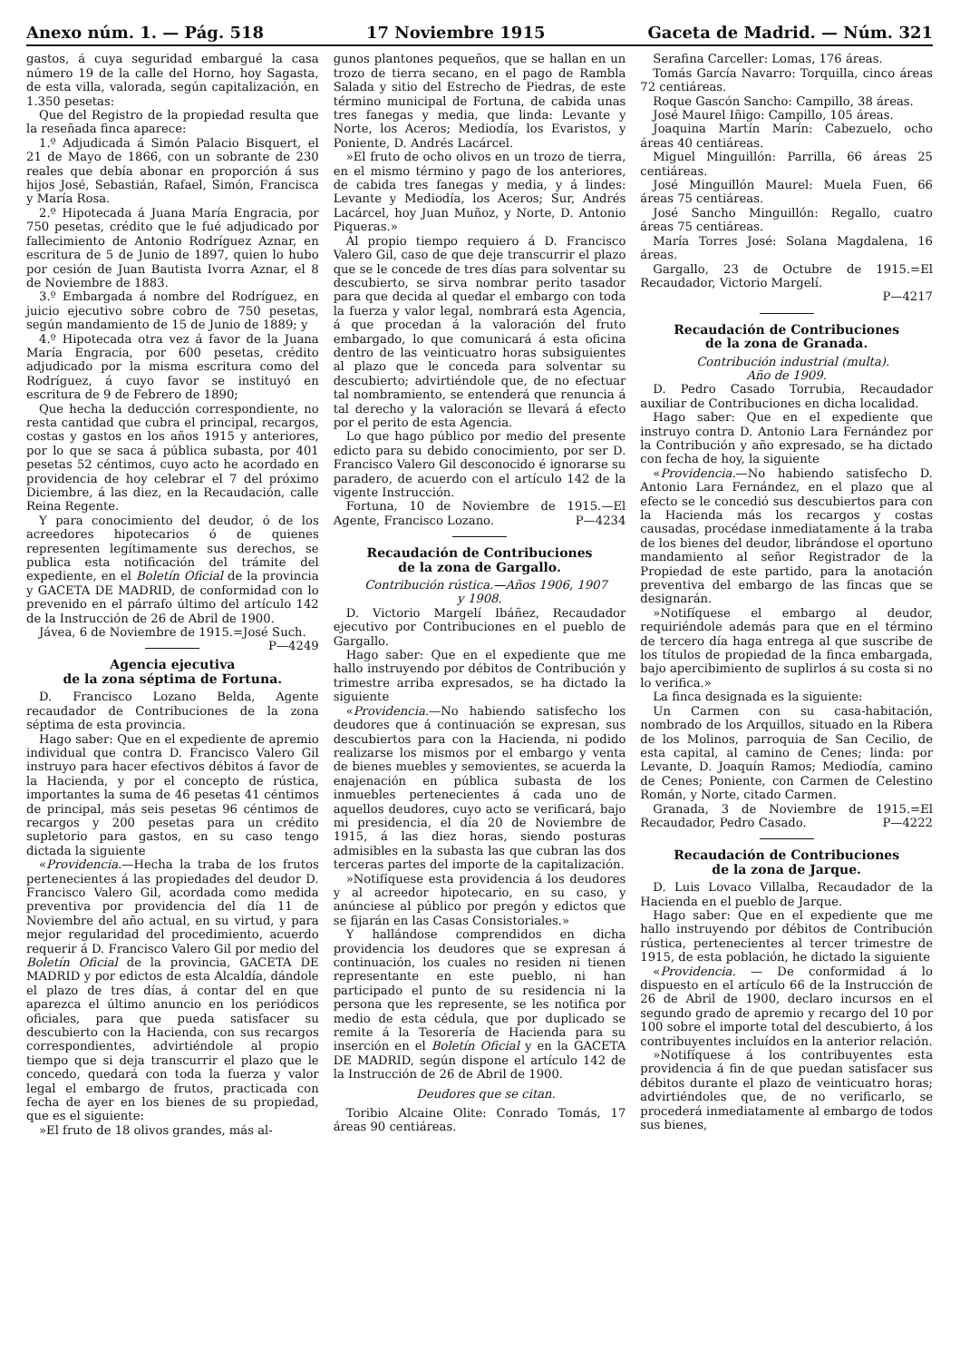Anexo núm. 1. — Pág. 518 17 Noviembre 1915 Gaceta de Madrid. — Núm. 321
gastos, á cuya seguridad embargué la casa número 19 de la calle del Horno, hoy Sagasta, de esta villa, valorada, según capitalización, en 1.350 pesetas:
Que del Registro de la propiedad resulta que la reseñada finca aparece:
1.º Adjudicada á Simón Palacio Bisquert, el 21 de Mayo de 1866, con un sobrante de 230 reales que debía abonar en proporción á sus hijos José, Sebastián, Rafael, Simón, Francisca y María Rosa.
2.º Hipotecada á Juana María Engracia, por 750 pesetas, crédito que le fué adjudicado por fallecimiento de Antonio Rodríguez Aznar, en escritura de 5 de Junio de 1897, quien lo hubo por cesión de Juan Bautista Ivorra Aznar, el 8 de Noviembre de 1883.
3.º Embargada á nombre del Rodríguez, en juicio ejecutivo sobre cobro de 750 pesetas, según mandamiento de 15 de Junio de 1889; y
4.º Hipotecada otra vez á favor de la Juana María Engracia, por 600 pesetas, crédito adjudicado por la misma escritura como del Rodríguez, á cuyo favor se instituyó en escritura de 9 de Febrero de 1890;
Que hecha la deducción correspondiente, no resta cantidad que cubra el principal, recargos, costas y gastos en los años 1915 y anteriores, por lo que se saca á pública subasta, por 401 pesetas 52 céntimos, cuyo acto he acordado en providencia de hoy celebrar el 7 del próximo Diciembre, á las diez, en la Recaudación, calle Reina Regente.
Y para conocimiento del deudor, ó de los acreedores hipotecarios ó de quienes representen legítimamente sus derechos, se publica esta notificación del trámite del expediente, en el Boletín Oficial de la provincia y GACETA DE MADRID, de conformidad con lo prevenido en el párrafo último del artículo 142 de la Instrucción de 26 de Abril de 1900.
Jávea, 6 de Noviembre de 1915.=José Such. P—4249
Agencia ejecutiva
de la zona séptima de Fortuna.
D. Francisco Lozano Belda, Agente recaudador de Contribuciones de la zona séptima de esta provincia.
Hago saber: Que en el expediente de apremio individual que contra D. Francisco Valero Gil instruyo para hacer efectivos débitos á favor de la Hacienda, y por el concepto de rústica, importantes la suma de 46 pesetas 41 céntimos de principal, más seis pesetas 96 céntimos de recargos y 200 pesetas para un crédito supletorio para gastos, en su caso tengo dictada la siguiente
«Providencia.—Hecha la traba de los frutos pertenecientes á las propiedades del deudor D. Francisco Valero Gil, acordada como medida preventiva por providencia del día 11 de Noviembre del año actual, en su virtud, y para mejor regularidad del procedimiento, acuerdo requerir á D. Francisco Valero Gil por medio del Boletín Oficial de la provincia, GACETA DE MADRID y por edictos de esta Alcaldía, dándole el plazo de tres días, á contar del en que aparezca el último anuncio en los periódicos oficiales, para que pueda satisfacer su descubierto con la Hacienda, con sus recargos correspondientes, advirtiéndole al propio tiempo que si deja transcurrir el plazo que le concedo, quedará con toda la fuerza y valor legal el embargo de frutos, practicada con fecha de ayer en los bienes de su propiedad, que es el siguiente:
»El fruto de 18 olivos grandes, más al-
gunos plantones pequeños, que se hallan en un trozo de tierra secano, en el pago de Rambla Salada y sitio del Estrecho de Piedras, de este término municipal de Fortuna, de cabida unas tres fanegas y media, que linda: Levante y Norte, los Aceros; Mediodía, los Evaristos, y Poniente, D. Andrés Lacárcel.
»El fruto de ocho olivos en un trozo de tierra, en el mismo término y pago de los anteriores, de cabida tres fanegas y media, y á lindes: Levante y Mediodía, los Aceros; Sur, Andrés Lacárcel, hoy Juan Muñoz, y Norte, D. Antonio Piqueras.»
Al propio tiempo requiero á D. Francisco Valero Gil, caso de que deje transcurrir el plazo que se le concede de tres días para solventar su descubierto, se sirva nombrar perito tasador para que decida al quedar el embargo con toda la fuerza y valor legal, nombrará esta Agencia, á que procedan á la valoración del fruto embargado, lo que comunicará á esta oficina dentro de las veinticuatro horas subsiguientes al plazo que le conceda para solventar su descubierto; advirtiéndole que, de no efectuar tal nombramiento, se entenderá que renuncia á tal derecho y la valoración se llevará á efecto por el perito de esta Agencia.
Lo que hago público por medio del presente edicto para su debido conocimiento, por ser D. Francisco Valero Gil desconocido é ignorarse su paradero, de acuerdo con el artículo 142 de la vigente Instrucción.
Fortuna, 10 de Noviembre de 1915.—El Agente, Francisco Lozano. P—4234
Recaudación de Contribuciones
de la zona de Gargallo.
Contribución rústica.—Años 1906, 1907
y 1908.
D. Victorio Margelí Ibáñez, Recaudador ejecutivo por Contribuciones en el pueblo de Gargallo.
Hago saber: Que en el expediente que me hallo instruyendo por débitos de Contribución y trimestre arriba expresados, se ha dictado la siguiente
«Providencia.—No habiendo satisfecho los deudores que á continuación se expresan, sus descubiertos para con la Hacienda, ni podido realizarse los mismos por el embargo y venta de bienes muebles y semovientes, se acuerda la enajenación en pública subasta de los inmuebles pertenecientes á cada uno de aquellos deudores, cuyo acto se verificará, bajo mi presidencia, el día 20 de Noviembre de 1915, á las diez horas, siendo posturas admisibles en la subasta las que cubran las dos terceras partes del importe de la capitalización.
»Notifíquese esta providencia á los deudores y al acreedor hipotecario, en su caso, y anúnciese al público por pregón y edictos que se fijarán en las Casas Consistoriales.»
Y hallándose comprendidos en dicha providencia los deudores que se expresan á continuación, los cuales no residen ni tienen representante en este pueblo, ni han participado el punto de su residencia ni la persona que les represente, se les notifica por medio de esta cédula, que por duplicado se remite á la Tesorería de Hacienda para su inserción en el Boletín Oficial y en la GACETA DE MADRID, según dispone el artículo 142 de la Instrucción de 26 de Abril de 1900.
Deudores que se citan.
Toribio Alcaine Olite: Conrado Tomás, 17 áreas 90 centiáreas.
Serafina Carceller: Lomas, 176 áreas.
Tomás García Navarro: Torquilla, cinco áreas 72 centiáreas.
Roque Gascón Sancho: Campillo, 38 áreas.
José Maurel Iñigo: Campillo, 105 áreas.
Joaquina Martín Marín: Cabezuelo, ocho áreas 40 centiáreas.
Miguel Minguillón: Parrilla, 66 áreas 25 centiáreas.
José Minguillón Maurel: Muela Fuen, 66 áreas 75 centiáreas.
José Sancho Minguillón: Regallo, cuatro áreas 75 centiáreas.
María Torres José: Solana Magdalena, 16 áreas.
Gargallo, 23 de Octubre de 1915.=El Recaudador, Victorio Margelí.
P—4217
Recaudación de Contribuciones
de la zona de Granada.
Contribución industrial (multa).
Año de 1909.
D. Pedro Casado Torrubia, Recaudador auxiliar de Contribuciones en dicha localidad.
Hago saber: Que en el expediente que instruyo contra D. Antonio Lara Fernández por la Contribución y año expresado, se ha dictado con fecha de hoy, la siguiente
«Providencia.—No habiendo satisfecho D. Antonio Lara Fernández, en el plazo que al efecto se le concedió sus descubiertos para con la Hacienda más los recargos y costas causadas, procédase inmediatamente á la traba de los bienes del deudor, librándose el oportuno mandamiento al señor Registrador de la Propiedad de este partido, para la anotación preventiva del embargo de las fincas que se designarán.
»Notifíquese el embargo al deudor, requiriéndole además para que en el término de tercero día haga entrega al que suscribe de los títulos de propiedad de la finca embargada, bajo apercibimiento de suplirlos á su costa si no lo verifica.»
La finca designada es la siguiente:
Un Carmen con su casa-habitación, nombrado de los Arquillos, situado en la Ribera de los Molinos, parroquia de San Cecilio, de esta capital, al camino de Cenes; linda: por Levante, D. Joaquín Ramos; Mediodía, camino de Cenes; Poniente, con Carmen de Celestino Román, y Norte, citado Carmen.
Granada, 3 de Noviembre de 1915.=El Recaudador, Pedro Casado. P—4222
Recaudación de Contribuciones
de la zona de Jarque.
D. Luis Lovaco Villalba, Recaudador de la Hacienda en el pueblo de Jarque.
Hago saber: Que en el expediente que me hallo instruyendo por débitos de Contribución rústica, pertenecientes al tercer trimestre de 1915, de esta población, he dictado la siguiente
«Providencia. — De conformidad á lo dispuesto en el artículo 66 de la Instrucción de 26 de Abril de 1900, declaro incursos en el segundo grado de apremio y recargo del 10 por 100 sobre el importe total del descubierto, á los contribuyentes incluídos en la anterior relación.
»Notifíquese á los contribuyentes esta providencia á fin de que puedan satisfacer sus débitos durante el plazo de veinticuatro horas; advirtiéndoles que, de no verificarlo, se procederá inmediatamente al embargo de todos sus bienes,